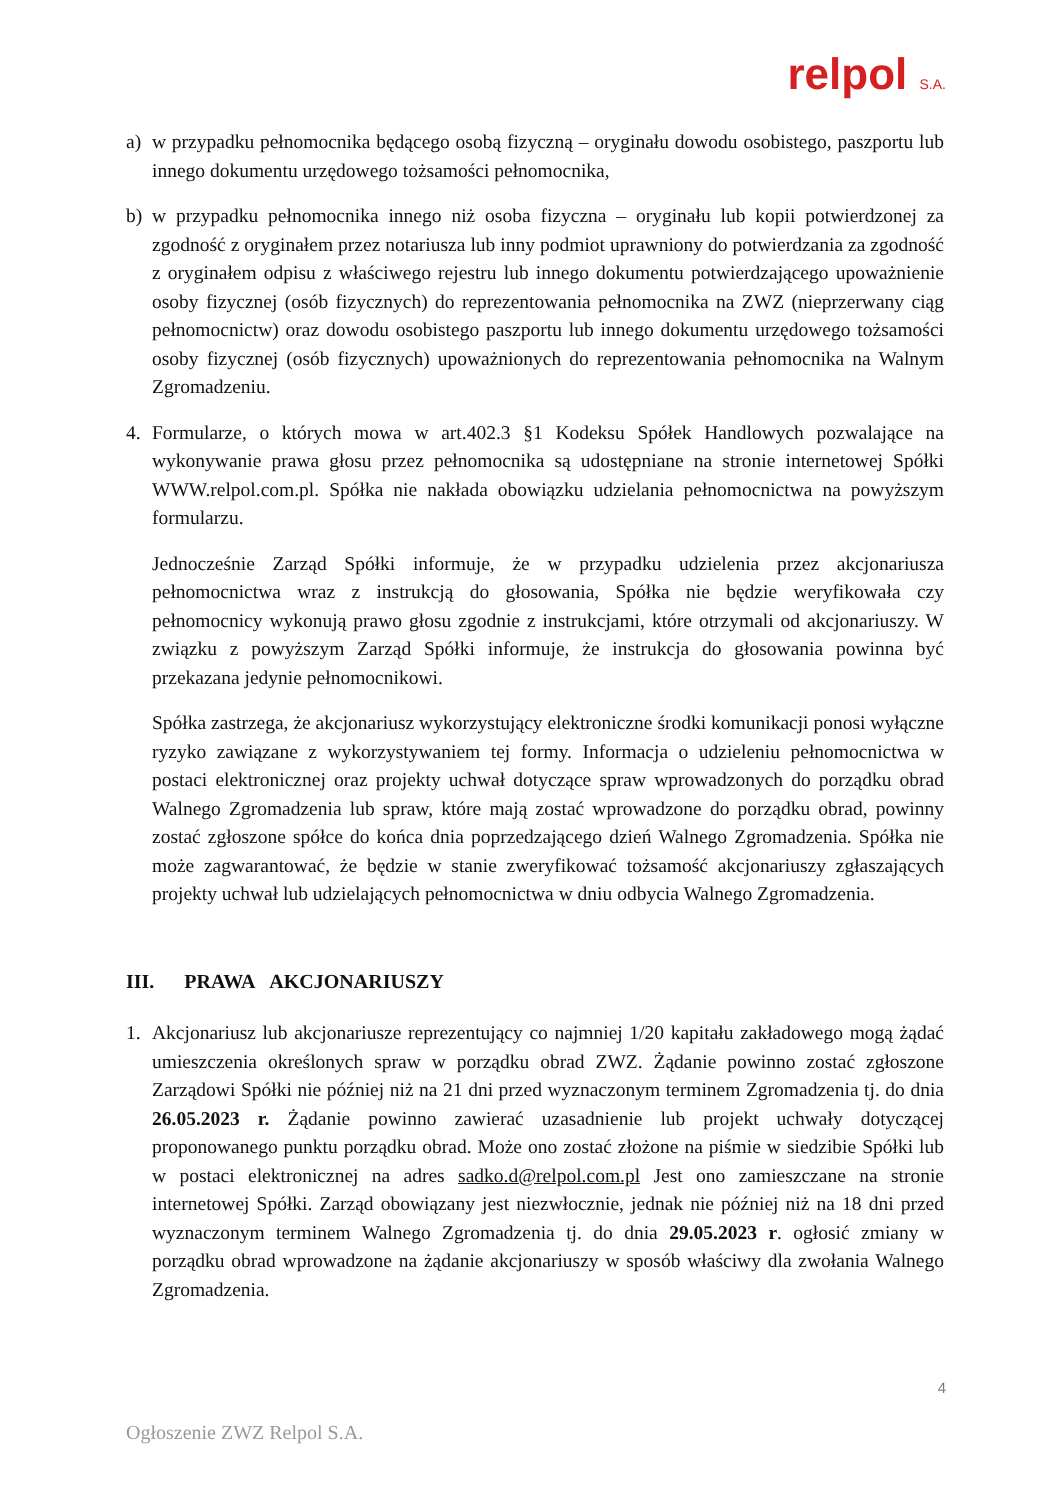relpol S.A.
a) w przypadku pełnomocnika będącego osobą fizyczną – oryginału dowodu osobistego, paszportu lub innego dokumentu urzędowego tożsamości pełnomocnika,
b) w przypadku pełnomocnika innego niż osoba fizyczna – oryginału lub kopii potwierdzonej za zgodność z oryginałem przez notariusza lub inny podmiot uprawniony do potwierdzania za zgodność z oryginałem odpisu z właściwego rejestru lub innego dokumentu potwierdzającego upoważnienie osoby fizycznej (osób fizycznych) do reprezentowania pełnomocnika na ZWZ (nieprzerwany ciąg pełnomocnictw) oraz dowodu osobistego paszportu lub innego dokumentu urzędowego tożsamości osoby fizycznej (osób fizycznych) upoważnionych do reprezentowania pełnomocnika na Walnym Zgromadzeniu.
4. Formularze, o których mowa w art.402.3 §1 Kodeksu Spółek Handlowych pozwalające na wykonywanie prawa głosu przez pełnomocnika są udostępniane na stronie internetowej Spółki WWW.relpol.com.pl. Spółka nie nakłada obowiązku udzielania pełnomocnictwa na powyższym formularzu.
Jednocześnie Zarząd Spółki informuje, że w przypadku udzielenia przez akcjonariusza pełnomocnictwa wraz z instrukcją do głosowania, Spółka nie będzie weryfikowała czy pełnomocnicy wykonują prawo głosu zgodnie z instrukcjami, które otrzymali od akcjonariuszy. W związku z powyższym Zarząd Spółki informuje, że instrukcja do głosowania powinna być przekazana jedynie pełnomocnikowi.
Spółka zastrzega, że akcjonariusz wykorzystujący elektroniczne środki komunikacji ponosi wyłączne ryzyko zawiązane z wykorzystywaniem tej formy. Informacja o udzieleniu pełnomocnictwa w postaci elektronicznej oraz projekty uchwał dotyczące spraw wprowadzonych do porządku obrad Walnego Zgromadzenia lub spraw, które mają zostać wprowadzone do porządku obrad, powinny zostać zgłoszone spółce do końca dnia poprzedzającego dzień Walnego Zgromadzenia. Spółka nie może zagwarantować, że będzie w stanie zweryfikować tożsamość akcjonariuszy zgłaszających projekty uchwał lub udzielających pełnomocnictwa w dniu odbycia Walnego Zgromadzenia.
III. PRAWA AKCJONARIUSZY
1. Akcjonariusz lub akcjonariusze reprezentujący co najmniej 1/20 kapitału zakładowego mogą żądać umieszczenia określonych spraw w porządku obrad ZWZ. Żądanie powinno zostać zgłoszone Zarządowi Spółki nie później niż na 21 dni przed wyznaczonym terminem Zgromadzenia tj. do dnia 26.05.2023 r. Żądanie powinno zawierać uzasadnienie lub projekt uchwały dotyczącej proponowanego punktu porządku obrad. Może ono zostać złożone na piśmie w siedzibie Spółki lub w postaci elektronicznej na adres sadko.d@relpol.com.pl Jest ono zamieszczane na stronie internetowej Spółki. Zarząd obowiązany jest niezwłocznie, jednak nie później niż na 18 dni przed wyznaczonym terminem Walnego Zgromadzenia tj. do dnia 29.05.2023 r. ogłosić zmiany w porządku obrad wprowadzone na żądanie akcjonariuszy w sposób właściwy dla zwołania Walnego Zgromadzenia.
4
Ogłoszenie ZWZ Relpol S.A.